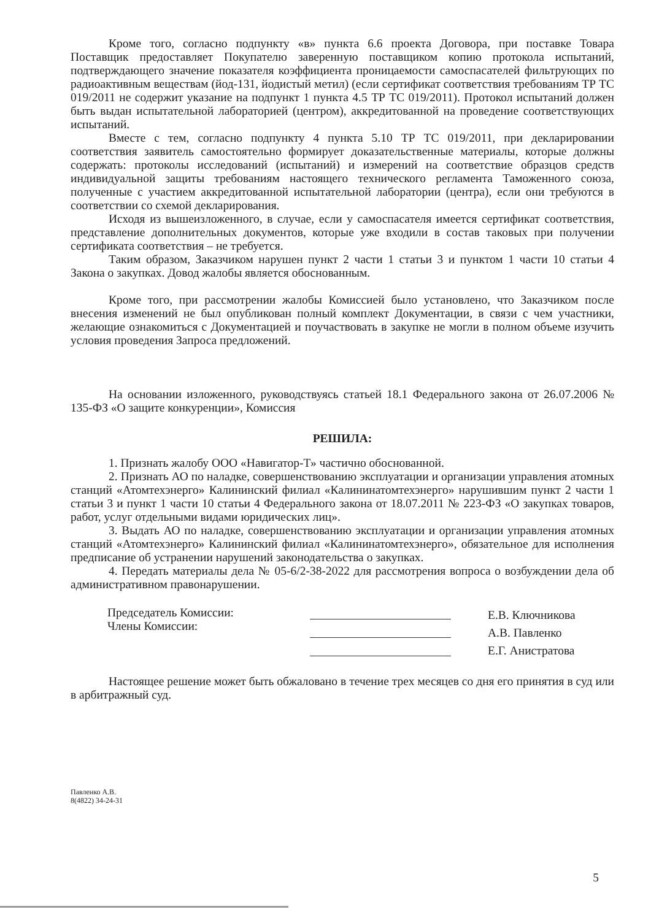Кроме того, согласно подпункту «в» пункта 6.6 проекта Договора, при поставке Товара Поставщик предоставляет Покупателю заверенную поставщиком копию протокола испытаний, подтверждающего значение показателя коэффициента проницаемости самоспасателей фильтрующих по радиоактивным веществам (йод-131, йодистый метил) (если сертификат соответствия требованиям ТР ТС 019/2011 не содержит указание на подпункт 1 пункта 4.5 ТР ТС 019/2011). Протокол испытаний должен быть выдан испытательной лабораторией (центром), аккредитованной на проведение соответствующих испытаний.
Вместе с тем, согласно подпункту 4 пункта 5.10 ТР ТС 019/2011, при декларировании соответствия заявитель самостоятельно формирует доказательственные материалы, которые должны содержать: протоколы исследований (испытаний) и измерений на соответствие образцов средств индивидуальной защиты требованиям настоящего технического регламента Таможенного союза, полученные с участием аккредитованной испытательной лаборатории (центра), если они требуются в соответствии со схемой декларирования.
Исходя из вышеизложенного, в случае, если у самоспасателя имеется сертификат соответствия, представление дополнительных документов, которые уже входили в состав таковых при получении сертификата соответствия – не требуется.
Таким образом, Заказчиком нарушен пункт 2 части 1 статьи 3 и пунктом 1 части 10 статьи 4 Закона о закупках. Довод жалобы является обоснованным.
Кроме того, при рассмотрении жалобы Комиссией было установлено, что Заказчиком после внесения изменений не был опубликован полный комплект Документации, в связи с чем участники, желающие ознакомиться с Документацией и поучаствовать в закупке не могли в полном объеме изучить условия проведения Запроса предложений.
На основании изложенного, руководствуясь статьей 18.1 Федерального закона от 26.07.2006 № 135-ФЗ «О защите конкуренции», Комиссия
РЕШИЛА:
1. Признать жалобу ООО «Навигатор-Т» частично обоснованной.
2. Признать АО по наладке, совершенствованию эксплуатации и организации управления атомных станций «Атомтехэнерго» Калининский филиал «Калининатомтехэнерго» нарушившим пункт 2 части 1 статьи 3 и пункт 1 части 10 статьи 4 Федерального закона от 18.07.2011 № 223-ФЗ «О закупках товаров, работ, услуг отдельными видами юридических лиц».
3. Выдать АО по наладке, совершенствованию эксплуатации и организации управления атомных станций «Атомтехэнерго» Калининский филиал «Калининатомтехэнерго», обязательное для исполнения предписание об устранении нарушений законодательства о закупках.
4. Передать материалы дела № 05-6/2-38-2022 для рассмотрения вопроса о возбуждении дела об административном правонарушении.
Председатель Комиссии:
Члены Комиссии:
Е.В. Ключникова
А.В. Павленко
Е.Г. Анистратова
Настоящее решение может быть обжаловано в течение трех месяцев со дня его принятия в суд или в арбитражный суд.
Павленко А.В.
8(4822) 34-24-31
5